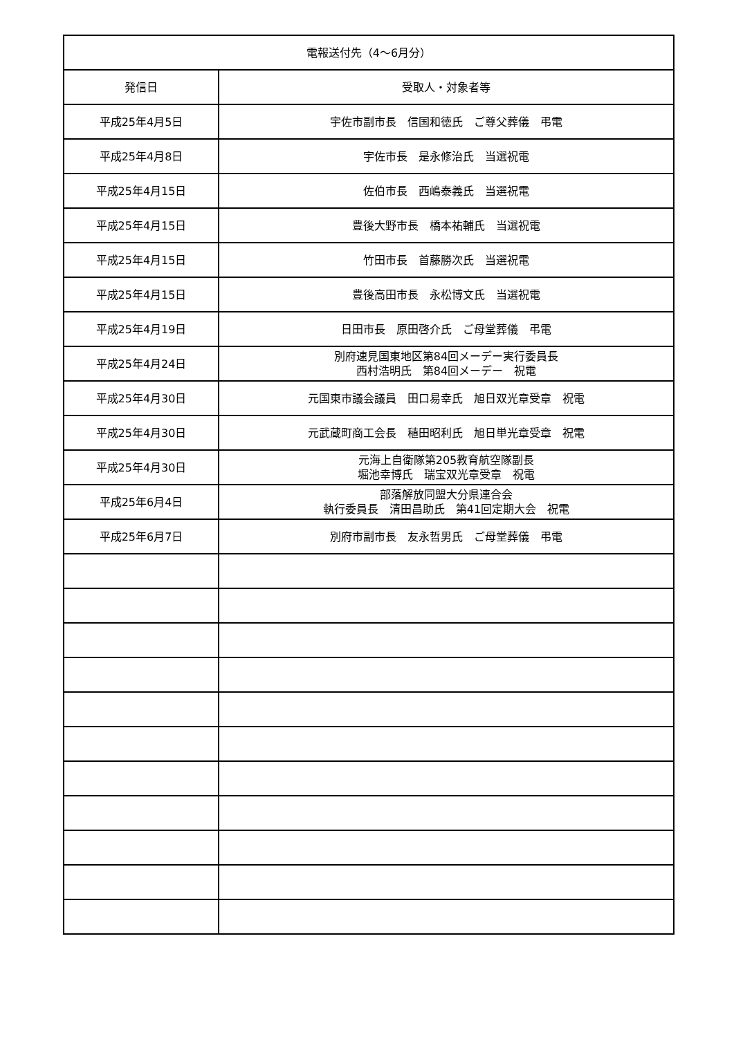| 電報送付先（4～6月分） | |
| --- | --- |
| 発信日 | 受取人・対象者等 |
| 平成25年4月5日 | 宇佐市副市長 信国和徳氏 ご尊父葬儀 弔電 |
| 平成25年4月8日 | 宇佐市長 是永修治氏 当選祝電 |
| 平成25年4月15日 | 佐伯市長 西嶋泰義氏 当選祝電 |
| 平成25年4月15日 | 豊後大野市長 橋本祐輔氏 当選祝電 |
| 平成25年4月15日 | 竹田市長 首藤勝次氏 当選祝電 |
| 平成25年4月15日 | 豊後高田市長 永松博文氏 当選祝電 |
| 平成25年4月19日 | 日田市長 原田啓介氏 ご母堂葬儀 弔電 |
| 平成25年4月24日 | 別府速見国東地区第84回メーデー実行委員長 西村浩明氏 第84回メーデー 祝電 |
| 平成25年4月30日 | 元国東市議会議員 田口易幸氏 旭日双光章受章 祝電 |
| 平成25年4月30日 | 元武蔵町商工会長 稙田昭利氏 旭日単光章受章 祝電 |
| 平成25年4月30日 | 元海上自衛隊第205教育航空隊副長 堀池幸博氏 瑞宝双光章受章 祝電 |
| 平成25年6月4日 | 部落解放同盟大分県連合会 執行委員長 清田昌助氏 第41回定期大会 祝電 |
| 平成25年6月7日 | 別府市副市長 友永哲男氏 ご母堂葬儀 弔電 |